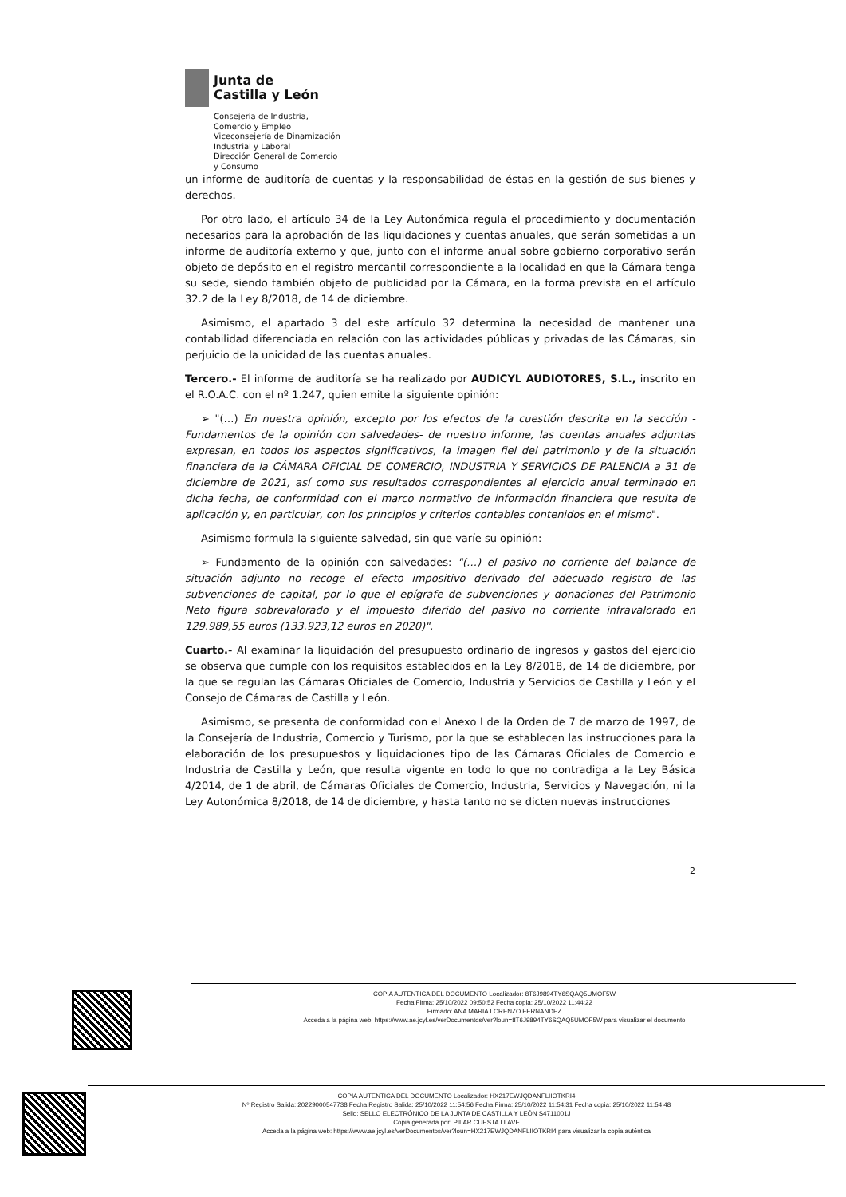Junta de
Castilla y León
Consejería de Industria,
Comercio y Empleo
Viceconsejería de Dinamización
Industrial y Laboral
Dirección General de Comercio
y Consumo
un informe de auditoría de cuentas y la responsabilidad de éstas en la gestión de sus bienes y derechos.
Por otro lado, el artículo 34 de la Ley Autonómica regula el procedimiento y documentación necesarios para la aprobación de las liquidaciones y cuentas anuales, que serán sometidas a un informe de auditoría externo y que, junto con el informe anual sobre gobierno corporativo serán objeto de depósito en el registro mercantil correspondiente a la localidad en que la Cámara tenga su sede, siendo también objeto de publicidad por la Cámara, en la forma prevista en el artículo 32.2 de la Ley 8/2018, de 14 de diciembre.
Asimismo, el apartado 3 del este artículo 32 determina la necesidad de mantener una contabilidad diferenciada en relación con las actividades públicas y privadas de las Cámaras, sin perjuicio de la unicidad de las cuentas anuales.
Tercero.- El informe de auditoría se ha realizado por AUDICYL AUDIOTORES, S.L., inscrito en el R.O.A.C. con el nº 1.247, quien emite la siguiente opinión:
➢ "(…) En nuestra opinión, excepto por los efectos de la cuestión descrita en la sección - Fundamentos de la opinión con salvedades- de nuestro informe, las cuentas anuales adjuntas expresan, en todos los aspectos significativos, la imagen fiel del patrimonio y de la situación financiera de la CÁMARA OFICIAL DE COMERCIO, INDUSTRIA Y SERVICIOS DE PALENCIA a 31 de diciembre de 2021, así como sus resultados correspondientes al ejercicio anual terminado en dicha fecha, de conformidad con el marco normativo de información financiera que resulta de aplicación y, en particular, con los principios y criterios contables contenidos en el mismo".
Asimismo formula la siguiente salvedad, sin que varíe su opinión:
➢ Fundamento de la opinión con salvedades: "(…) el pasivo no corriente del balance de situación adjunto no recoge el efecto impositivo derivado del adecuado registro de las subvenciones de capital, por lo que el epígrafe de subvenciones y donaciones del Patrimonio Neto figura sobrevalorado y el impuesto diferido del pasivo no corriente infravalorado en 129.989,55 euros (133.923,12 euros en 2020)".
Cuarto.- Al examinar la liquidación del presupuesto ordinario de ingresos y gastos del ejercicio se observa que cumple con los requisitos establecidos en la Ley 8/2018, de 14 de diciembre, por la que se regulan las Cámaras Oficiales de Comercio, Industria y Servicios de Castilla y León y el Consejo de Cámaras de Castilla y León.
Asimismo, se presenta de conformidad con el Anexo I de la Orden de 7 de marzo de 1997, de la Consejería de Industria, Comercio y Turismo, por la que se establecen las instrucciones para la elaboración de los presupuestos y liquidaciones tipo de las Cámaras Oficiales de Comercio e Industria de Castilla y León, que resulta vigente en todo lo que no contradiga a la Ley Básica 4/2014, de 1 de abril, de Cámaras Oficiales de Comercio, Industria, Servicios y Navegación, ni la Ley Autonómica 8/2018, de 14 de diciembre, y hasta tanto no se dicten nuevas instrucciones
2
COPIA AUTENTICA DEL DOCUMENTO Localizador: 8T6J9894TY6SQAQ5UMOF5W
Fecha Firma: 25/10/2022 09:50:52 Fecha copia: 25/10/2022 11:44:22
Firmado: ANA MARIA LORENZO FERNANDEZ
Acceda a la página web: https://www.ae.jcyl.es/verDocumentos/ver?loun=8T6J9894TY6SQAQ5UMOF5W para visualizar el documento
COPIA AUTENTICA DEL DOCUMENTO Localizador: HX217EWJQDANFLIIOTKRI4
Nº Registro Salida: 20229000547738 Fecha Registro Salida: 25/10/2022 11:54:56 Fecha Firma: 25/10/2022 11:54:31 Fecha copia: 25/10/2022 11:54:48
Sello: SELLO ELECTRÓNICO DE LA JUNTA DE CASTILLA Y LEÓN S4711001J
Copia generada por: PILAR CUESTA LLAVE
Acceda a la página web: https://www.ae.jcyl.es/verDocumentos/ver?loun=HX217EWJQDANFLIIOTKRI4 para visualizar la copia auténtica